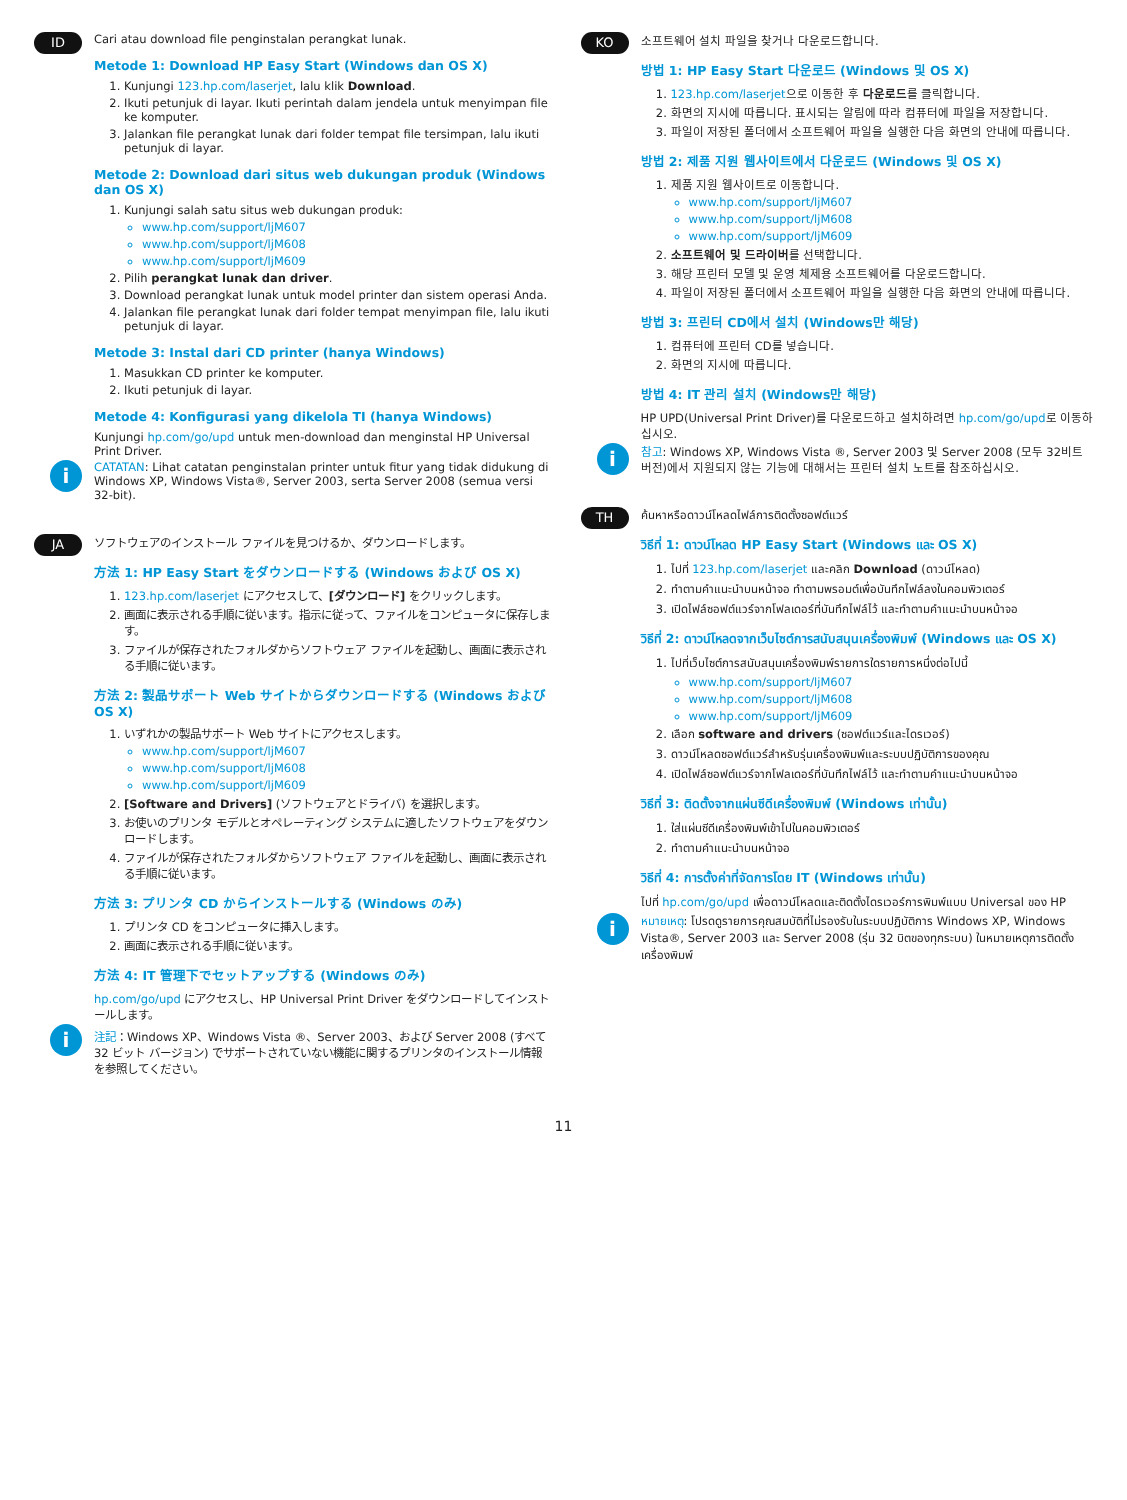ID
Cari atau download file penginstalan perangkat lunak.
Metode 1: Download HP Easy Start (Windows dan OS X)
1. Kunjungi 123.hp.com/laserjet, lalu klik Download.
2. Ikuti petunjuk di layar. Ikuti perintah dalam jendela untuk menyimpan file ke komputer.
3. Jalankan file perangkat lunak dari folder tempat file tersimpan, lalu ikuti petunjuk di layar.
Metode 2: Download dari situs web dukungan produk (Windows dan OS X)
1. Kunjungi salah satu situs web dukungan produk:
www.hp.com/support/ljM607
www.hp.com/support/ljM608
www.hp.com/support/ljM609
2. Pilih perangkat lunak dan driver.
3. Download perangkat lunak untuk model printer dan sistem operasi Anda.
4. Jalankan file perangkat lunak dari folder tempat menyimpan file, lalu ikuti petunjuk di layar.
Metode 3: Instal dari CD printer (hanya Windows)
1. Masukkan CD printer ke komputer.
2. Ikuti petunjuk di layar.
Metode 4: Konfigurasi yang dikelola TI (hanya Windows)
Kunjungi hp.com/go/upd untuk men-download dan menginstal HP Universal Print Driver.
i
CATATAN: Lihat catatan penginstalan printer untuk fitur yang tidak didukung di Windows XP, Windows Vista®, Server 2003, serta Server 2008 (semua versi 32-bit).
JA
ソフトウェアのインストール ファイルを見つけるか、ダウンロードします。
方法 1: HP Easy Start をダウンロードする (Windows および OS X)
1. 123.hp.com/laserjet にアクセスして、[ダウンロード] をクリックします。
2. 画面に表示される手順に従います。指示に従って、ファイルをコンピュータに保存します。
3. ファイルが保存されたフォルダからソフトウェア ファイルを起動し、画面に表示される手順に従います。
方法 2: 製品サポート Web サイトからダウンロードする (Windows および OS X)
1. いずれかの製品サポート Web サイトにアクセスします。
www.hp.com/support/ljM607
www.hp.com/support/ljM608
www.hp.com/support/ljM609
2. [Software and Drivers] (ソフトウェアとドライバ) を選択します。
3. お使いのプリンタ モデルとオペレーティング システムに適したソフトウェアをダウンロードします。
4. ファイルが保存されたフォルダからソフトウェア ファイルを起動し、画面に表示される手順に従います。
方法 3: プリンタ CD からインストールする (Windows のみ)
1. プリンタ CD をコンピュータに挿入します。
2. 画面に表示される手順に従います。
方法 4: IT 管理下でセットアップする (Windows のみ)
hp.com/go/upd にアクセスし、HP Universal Print Driver をダウンロードしてインストールします。
i
注記：Windows XP、Windows Vista ®、Server 2003、および Server 2008 (すべて 32 ビット バージョン) でサポートされていない機能に関するプリンタのインストール情報を参照してください。
KO
소프트웨어 설치 파일을 찾거나 다운로드합니다.
방법 1: HP Easy Start 다운로드 (Windows 및 OS X)
1. 123.hp.com/laserjet으로 이동한 후 다운로드를 클릭합니다.
2. 화면의 지시에 따릅니다. 표시되는 알림에 따라 컴퓨터에 파일을 저장합니다.
3. 파일이 저장된 폴더에서 소프트웨어 파일을 실행한 다음 화면의 안내에 따릅니다.
방법 2: 제품 지원 웹사이트에서 다운로드 (Windows 및 OS X)
1. 제품 지원 웹사이트로 이동합니다.
www.hp.com/support/ljM607
www.hp.com/support/ljM608
www.hp.com/support/ljM609
2. 소프트웨어 및 드라이버를 선택합니다.
3. 해당 프린터 모델 및 운영 체제용 소프트웨어를 다운로드합니다.
4. 파일이 저장된 폴더에서 소프트웨어 파일을 실행한 다음 화면의 안내에 따릅니다.
방법 3: 프린터 CD에서 설치 (Windows만 해당)
1. 컴퓨터에 프린터 CD를 넣습니다.
2. 화면의 지시에 따릅니다.
방법 4: IT 관리 설치 (Windows만 해당)
HP UPD(Universal Print Driver)를 다운로드하고 설치하려면 hp.com/go/upd로 이동하십시오.
i
참고: Windows XP, Windows Vista ®, Server 2003 및 Server 2008 (모두 32비트 버전)에서 지원되지 않는 기능에 대해서는 프린터 설치 노트를 참조하십시오.
TH
ค้นหาหรือดาวน์โหลดไฟล์การติดตั้งซอฟต์แวร์
วิธีที่ 1: ดาวน์โหลด HP Easy Start (Windows และ OS X)
1. ไปที่ 123.hp.com/laserjet และคลิก Download (ดาวน์โหลด)
2. ทำตามคำแนะนำบนหน้าจอ ทำตามพรอมต์เพื่อบันทึกไฟล์ลงในคอมพิวเตอร์
3. เปิดไฟล์ซอฟต์แวร์จากโฟลเดอร์ที่บันทึกไฟล์ไว้ และทำตามคำแนะนำบนหน้าจอ
วิธีที่ 2: ดาวน์โหลดจากเว็บไซต์การสนับสนุนเครื่องพิมพ์ (Windows และ OS X)
1. ไปที่เว็บไซต์การสนับสนุนเครื่องพิมพ์รายการใดรายการหนึ่งต่อไปนี้
www.hp.com/support/ljM607
www.hp.com/support/ljM608
www.hp.com/support/ljM609
2. เลือก software and drivers (ซอฟต์แวร์และไดรเวอร์)
3. ดาวน์โหลดซอฟต์แวร์สำหรับรุ่นเครื่องพิมพ์และระบบปฏิบัติการของคุณ
4. เปิดไฟล์ซอฟต์แวร์จากโฟลเดอร์ที่บันทึกไฟล์ไว้ และทำตามคำแนะนำบนหน้าจอ
วิธีที่ 3: ติดตั้งจากแผ่นซีดีเครื่องพิมพ์ (Windows เท่านั้น)
1. ใส่แผ่นซีดีเครื่องพิมพ์เข้าไปในคอมพิวเตอร์
2. ทำตามคำแนะนำบนหน้าจอ
วิธีที่ 4: การตั้งค่าที่จัดการโดย IT (Windows เท่านั้น)
ไปที่ hp.com/go/upd เพื่อดาวน์โหลดและติดตั้งไดรเวอร์การพิมพ์แบบ Universal ของ HP
i
หมายเหตุ: โปรดดูรายการคุณสมบัติที่ไม่รองรับในระบบปฏิบัติการ Windows XP, Windows Vista®, Server 2003 และ Server 2008 (รุ่น 32 บิตของทุกระบบ) ในหมายเหตุการติดตั้งเครื่องพิมพ์
11